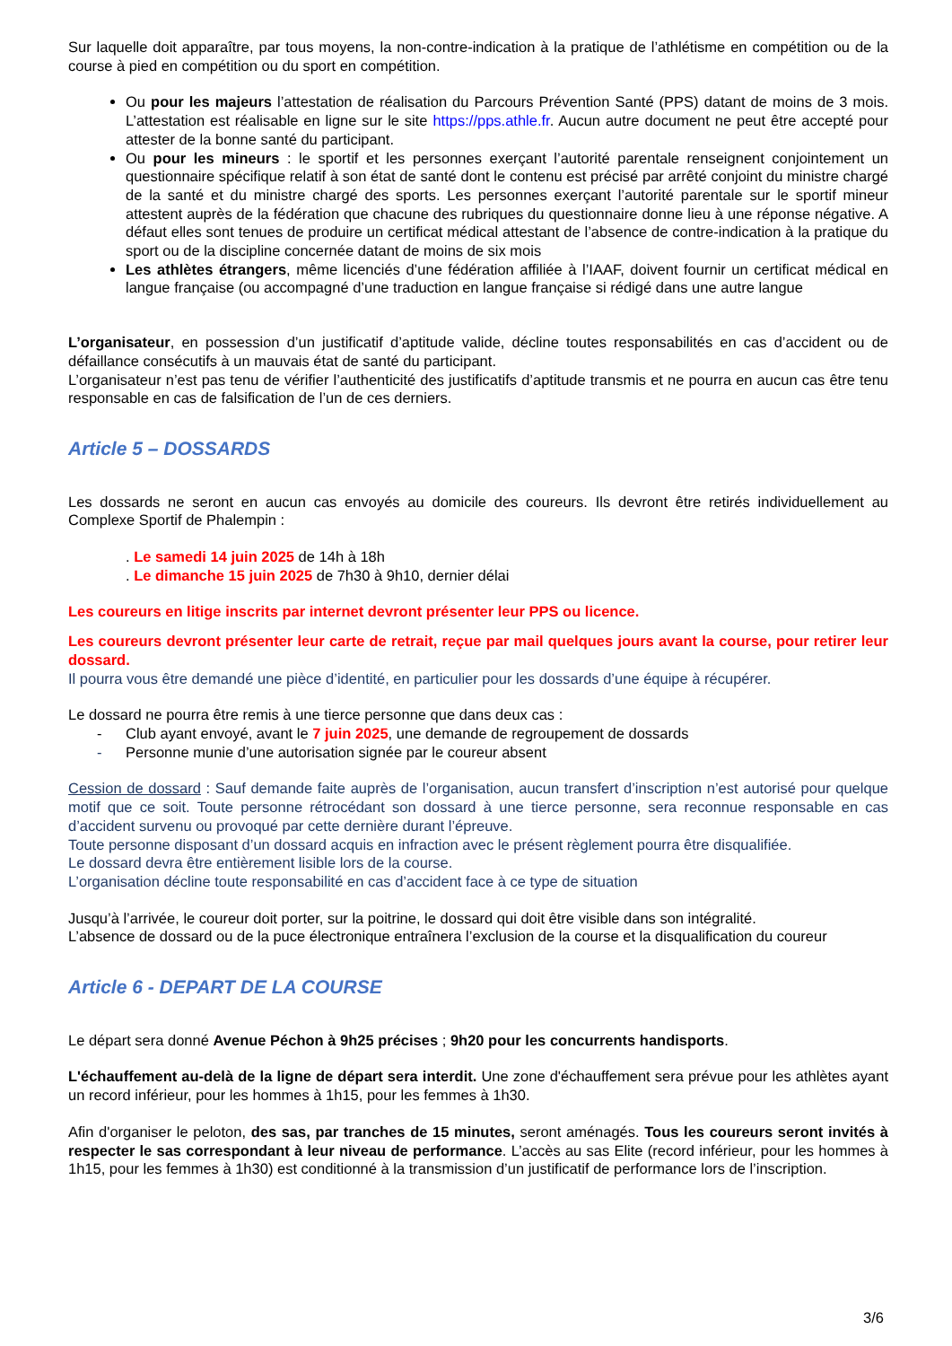Sur laquelle doit apparaître, par tous moyens, la non-contre-indication à la pratique de l’athlétisme en compétition ou de la course à pied en compétition ou du sport en compétition.
Ou pour les majeurs l’attestation de réalisation du Parcours Prévention Santé (PPS) datant de moins de 3 mois. L’attestation est réalisable en ligne sur le site https://pps.athle.fr. Aucun autre document ne peut être accepté pour attester de la bonne santé du participant.
Ou pour les mineurs : le sportif et les personnes exerçant l’autorité parentale renseignent conjointement un questionnaire spécifique relatif à son état de santé dont le contenu est précisé par arrêté conjoint du ministre chargé de la santé et du ministre chargé des sports. Les personnes exerçant l’autorité parentale sur le sportif mineur attestent auprès de la fédération que chacune des rubriques du questionnaire donne lieu à une réponse négative. A défaut elles sont tenues de produire un certificat médical attestant de l’absence de contre-indication à la pratique du sport ou de la discipline concernée datant de moins de six mois
Les athlètes étrangers, même licenciés d’une fédération affiliée à l’IAAF, doivent fournir un certificat médical en langue française (ou accompagné d’une traduction en langue française si rédigé dans une autre langue
L’organisateur, en possession d’un justificatif d’aptitude valide, décline toutes responsabilités en cas d’accident ou de défaillance consécutifs à un mauvais état de santé du participant.
L’organisateur n’est pas tenu de vérifier l’authenticité des justificatifs d’aptitude transmis et ne pourra en aucun cas être tenu responsable en cas de falsification de l’un de ces derniers.
Article 5 – DOSSARDS
Les dossards ne seront en aucun cas envoyés au domicile des coureurs. Ils devront être retirés individuellement au Complexe Sportif de Phalempin :
. Le samedi 14 juin 2025 de 14h à 18h
. Le dimanche 15 juin 2025 de 7h30 à 9h10, dernier délai
Les coureurs en litige inscrits par internet devront présenter leur PPS ou licence.
Les coureurs devront présenter leur carte de retrait, reçue par mail quelques jours avant la course, pour retirer leur dossard.
Il pourra vous être demandé une pièce d’identité, en particulier pour les dossards d’une équipe à récupérer.
Le dossard ne pourra être remis à une tierce personne que dans deux cas :
- Club ayant envoyé, avant le 7 juin 2025, une demande de regroupement de dossards
- Personne munie d’une autorisation signée par le coureur absent
Cession de dossard : Sauf demande faite auprès de l’organisation, aucun transfert d’inscription n’est autorisé pour quelque motif que ce soit. Toute personne rétrocédant son dossard à une tierce personne, sera reconnue responsable en cas d’accident survenu ou provoqué par cette dernière durant l’épreuve.
Toute personne disposant d’un dossard acquis en infraction avec le présent règlement pourra être disqualifiée.
Le dossard devra être entièrement lisible lors de la course.
L’organisation décline toute responsabilité en cas d’accident face à ce type de situation
Jusqu’à l’arrivée, le coureur doit porter, sur la poitrine, le dossard qui doit être visible dans son intégralité.
L’absence de dossard ou de la puce électronique entraînera l’exclusion de la course et la disqualification du coureur
Article 6 - DEPART DE LA COURSE
Le départ sera donné Avenue Péchon à 9h25 précises ; 9h20 pour les concurrents handisports.
L'échauffement au-delà de la ligne de départ sera interdit. Une zone d'échauffement sera prévue pour les athlètes ayant un record inférieur, pour les hommes à 1h15, pour les femmes à 1h30.
Afin d'organiser le peloton, des sas, par tranches de 15 minutes, seront aménagés. Tous les coureurs seront invités à respecter le sas correspondant à leur niveau de performance. L’accès au sas Elite (record inférieur, pour les hommes à 1h15, pour les femmes à 1h30) est conditionné à la transmission d’un justificatif de performance lors de l’inscription.
3/6